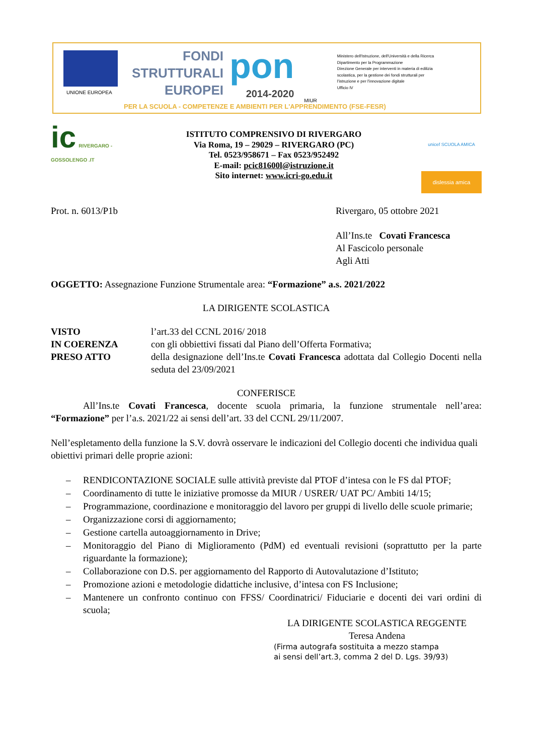UNIONE EUROPEA
FONDI
STRUTTURALI
EUROPEI
pon
2014-2020
MIUR
Ministero dell'Istruzione, dell'Università e della Ricerca
Dipartimento per la Programmazione
Direzione Generale per interventi in materia di edilizia
scolastica, per la gestione dei fondi strutturali per
l'istruzione e per l'innovazione digitale
Ufficio IV
PER LA SCUOLA - COMPETENZE E AMBIENTI PER L'APPRENDIMENTO (FSE-FESR)
ic RIVERGARO - GOSSOLENGO .IT
ISTITUTO COMPRENSIVO DI RIVERGARO
Via Roma, 19 – 29029 – RIVERGARO (PC)
Tel. 0523/958671 – Fax 0523/952492
E-mail: pcic81600l@istruzione.it
Sito internet: www.icri-go.edu.it
unicef SCUOLA AMICA
dislessia amica
Prot. n. 6013/P1b Rivergaro, 05 ottobre 2021
All’Ins.te Covati Francesca
Al Fascicolo personale
Agli Atti
OGGETTO: Assegnazione Funzione Strumentale area: “Formazione” a.s. 2021/2022
LA DIRIGENTE SCOLASTICA
VISTO l’art.33 del CCNL 2016/ 2018
IN COERENZA con gli obbiettivi fissati dal Piano dell’Offerta Formativa;
PRESO ATTO della designazione dell’Ins.te Covati Francesca adottata dal Collegio Docenti nella seduta del 23/09/2021
CONFERISCE
All’Ins.te Covati Francesca, docente scuola primaria, la funzione strumentale nell’area: “Formazione” per l’a.s. 2021/22 ai sensi dell’art. 33 del CCNL 29/11/2007.
Nell’espletamento della funzione la S.V. dovrà osservare le indicazioni del Collegio docenti che individua quali obiettivi primari delle proprie azioni:
– RENDICONTAZIONE SOCIALE sulle attività previste dal PTOF d’intesa con le FS dal PTOF;
– Coordinamento di tutte le iniziative promosse da MIUR / USRER/ UAT PC/ Ambiti 14/15;
– Programmazione, coordinazione e monitoraggio del lavoro per gruppi di livello delle scuole primarie;
– Organizzazione corsi di aggiornamento;
– Gestione cartella autoaggiornamento in Drive;
– Monitoraggio del Piano di Miglioramento (PdM) ed eventuali revisioni (soprattutto per la parte riguardante la formazione);
– Collaborazione con D.S. per aggiornamento del Rapporto di Autovalutazione d’Istituto;
– Promozione azioni e metodologie didattiche inclusive, d’intesa con FS Inclusione;
– Mantenere un confronto continuo con FFSS/ Coordinatrici/ Fiduciarie e docenti dei vari ordini di scuola;
LA DIRIGENTE SCOLASTICA REGGENTE
Teresa Andena
(Firma autografa sostituita a mezzo stampa
ai sensi dell’art.3, comma 2 del D. Lgs. 39/93)